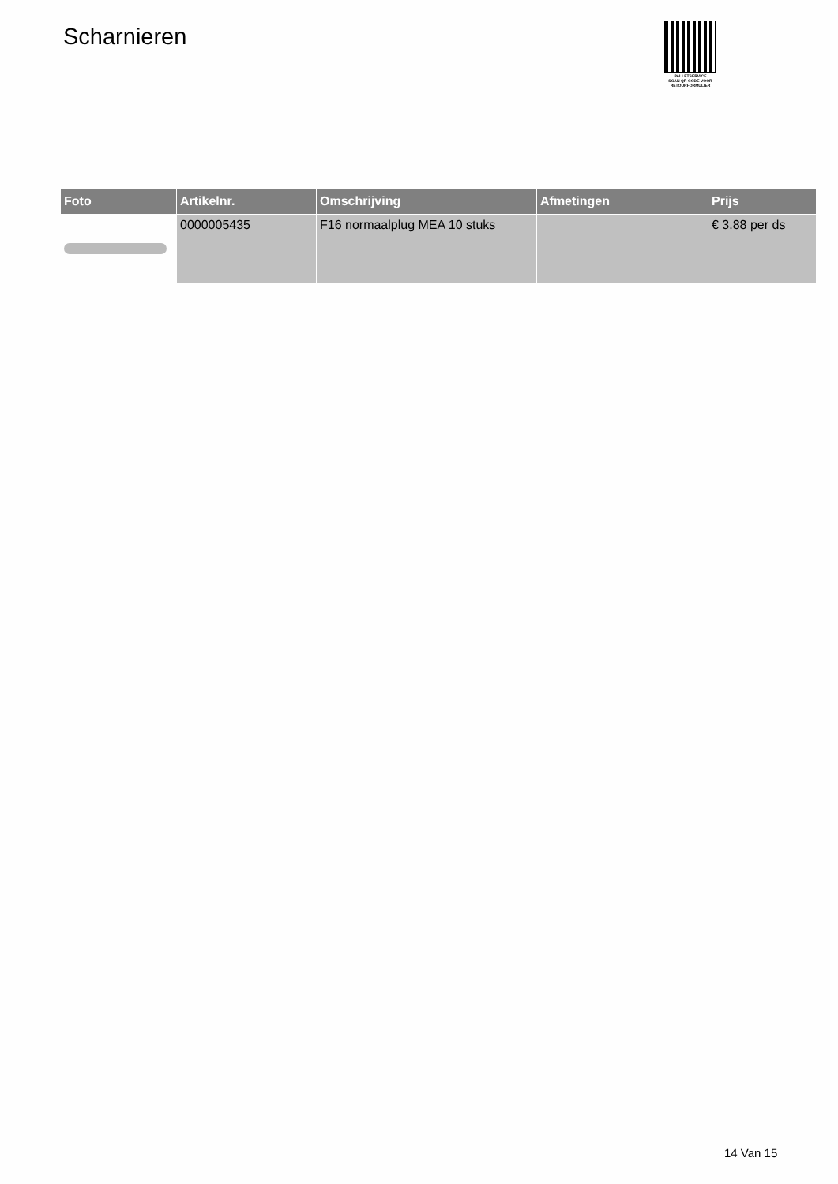Scharnieren
PALLETSERVICE
SCAN QR-CODE VOOR
RETOURFORMULIER
| Foto | Artikelnr. | Omschrijving | Afmetingen | Prijs |
| --- | --- | --- | --- | --- |
| | 0000005435 | F16 normaalplug MEA 10 stuks | | € 3.88 per ds |
14 Van 15